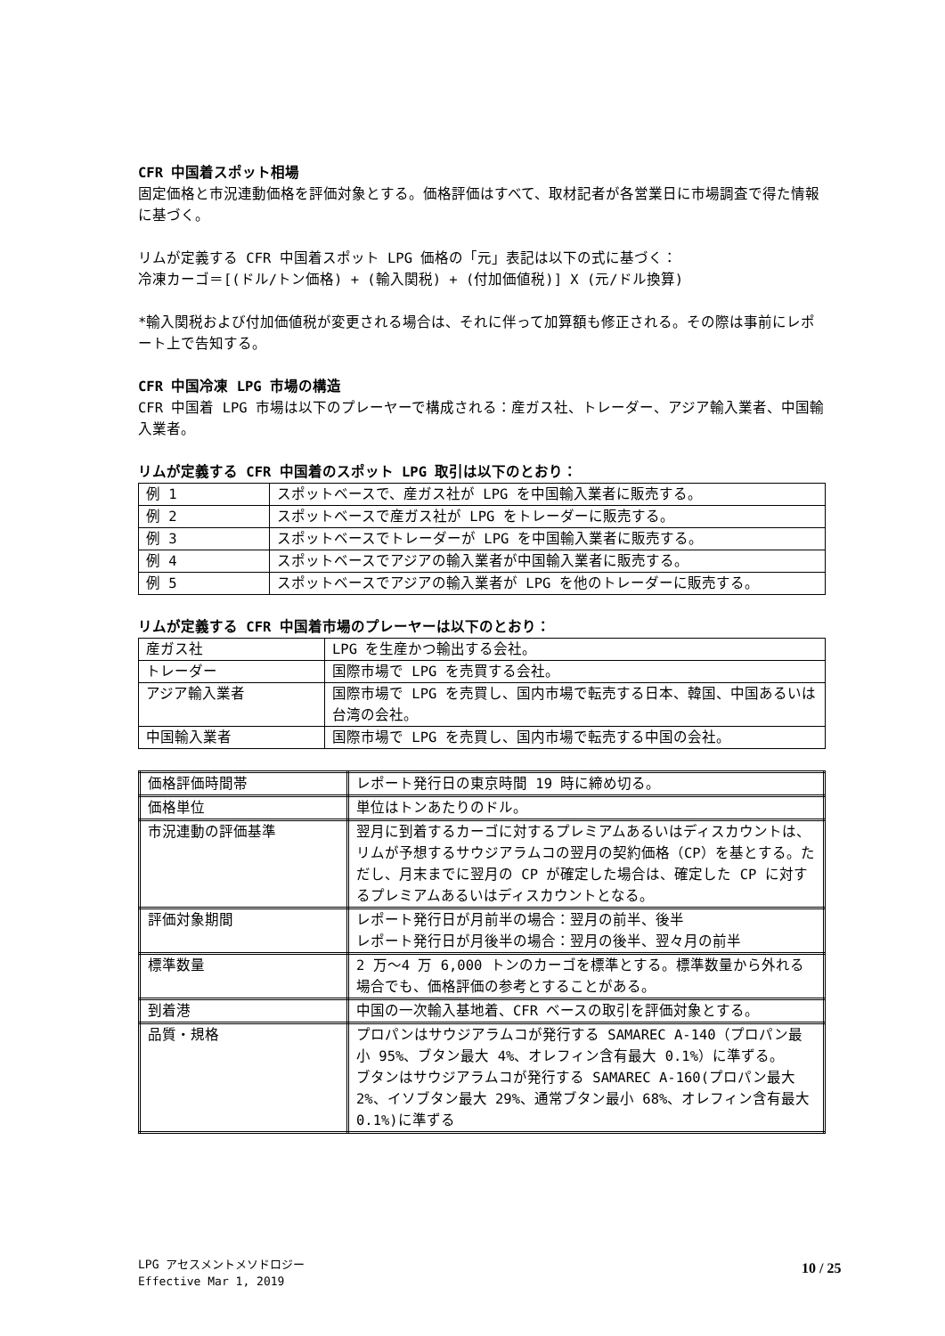CFR 中国着スポット相場
固定価格と市況連動価格を評価対象とする。価格評価はすべて、取材記者が各営業日に市場調査で得た情報に基づく。
リムが定義する CFR 中国着スポット LPG 価格の「元」表記は以下の式に基づく：
冷凍カーゴ＝[(ドル/トン価格) + (輸入関税) + (付加価値税)] X (元/ドル換算)
*輸入関税および付加価値税が変更される場合は、それに伴って加算額も修正される。その際は事前にレポート上で告知する。
CFR 中国冷凍 LPG 市場の構造
CFR 中国着 LPG 市場は以下のプレーヤーで構成される：産ガス社、トレーダー、アジア輸入業者、中国輸入業者。
リムが定義する CFR 中国着のスポット LPG 取引は以下のとおり：
| 例 1 | スポットベースで、産ガス社が LPG を中国輸入業者に販売する。 |
| 例 2 | スポットベースで産ガス社が LPG をトレーダーに販売する。 |
| 例 3 | スポットベースでトレーダーが LPG を中国輸入業者に販売する。 |
| 例 4 | スポットベースでアジアの輸入業者が中国輸入業者に販売する。 |
| 例 5 | スポットベースでアジアの輸入業者が LPG を他のトレーダーに販売する。 |
リムが定義する CFR 中国着市場のプレーヤーは以下のとおり：
| 産ガス社 | LPG を生産かつ輸出する会社。 |
| トレーダー | 国際市場で LPG を売買する会社。 |
| アジア輸入業者 | 国際市場で LPG を売買し、国内市場で転売する日本、韓国、中国あるいは台湾の会社。 |
| 中国輸入業者 | 国際市場で LPG を売買し、国内市場で転売する中国の会社。 |
| 価格評価時間帯 | レポート発行日の東京時間 19 時に締め切る。 |
| 価格単位 | 単位はトンあたりのドル。 |
| 市況連動の評価基準 | 翌月に到着するカーゴに対するプレミアムあるいはディスカウントは、リムが予想するサウジアラムコの翌月の契約価格（CP）を基とする。ただし、月末までに翌月の CP が確定した場合は、確定した CP に対するプレミアムあるいはディスカウントとなる。 |
| 評価対象期間 | レポート発行日が月前半の場合：翌月の前半、後半 レポート発行日が月後半の場合：翌月の後半、翌々月の前半 |
| 標準数量 | 2 万～4 万 6,000 トンのカーゴを標準とする。標準数量から外れる場合でも、価格評価の参考とすることがある。 |
| 到着港 | 中国の一次輸入基地着、CFR ベースの取引を評価対象とする。 |
| 品質・規格 | プロパンはサウジアラムコが発行する SAMAREC A-140（プロパン最小 95%、ブタン最大 4%、オレフィン含有最大 0.1%）に準ずる。 ブタンはサウジアラムコが発行する SAMAREC A-160(プロパン最大 2%、イソブタン最大 29%、通常ブタン最小 68%、オレフィン含有最大 0.1%)に準ずる |
LPG アセスメントメソドロジー
Effective Mar 1, 2019
10 / 25